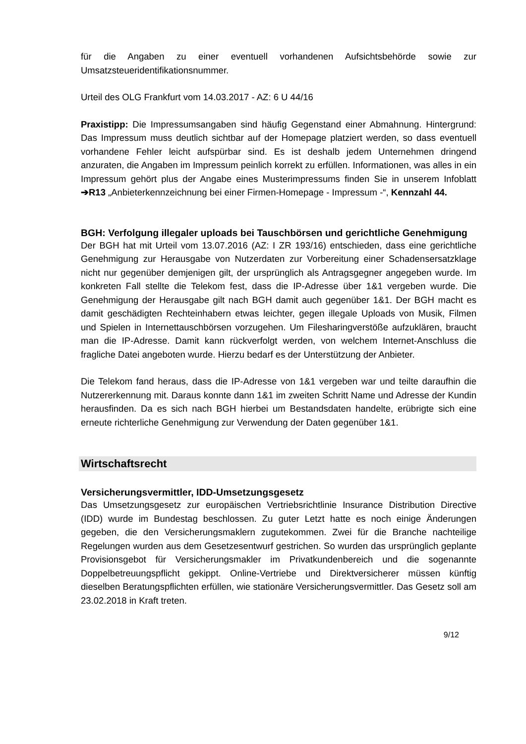für die Angaben zu einer eventuell vorhandenen Aufsichtsbehörde sowie zur Umsatzsteueridentifikationsnummer.
Urteil des OLG Frankfurt vom 14.03.2017 - AZ: 6 U 44/16
Praxistipp: Die Impressumsangaben sind häufig Gegenstand einer Abmahnung. Hintergrund: Das Impressum muss deutlich sichtbar auf der Homepage platziert werden, so dass eventuell vorhandene Fehler leicht aufspürbar sind. Es ist deshalb jedem Unternehmen dringend anzuraten, die Angaben im Impressum peinlich korrekt zu erfüllen. Informationen, was alles in ein Impressum gehört plus der Angabe eines Musterimpressums finden Sie in unserem Infoblatt ➔R13 „Anbieterkennzeichnung bei einer Firmen-Homepage - Impressum -“, Kennzahl 44.
BGH: Verfolgung illegaler uploads bei Tauschbörsen und gerichtliche Genehmigung
Der BGH hat mit Urteil vom 13.07.2016 (AZ: I ZR 193/16) entschieden, dass eine gerichtliche Genehmigung zur Herausgabe von Nutzerdaten zur Vorbereitung einer Schadensersatzklage nicht nur gegenüber demjenigen gilt, der ursprünglich als Antragsgegner angegeben wurde. Im konkreten Fall stellte die Telekom fest, dass die IP-Adresse über 1&1 vergeben wurde. Die Genehmigung der Herausgabe gilt nach BGH damit auch gegenüber 1&1. Der BGH macht es damit geschädigten Rechteinhabern etwas leichter, gegen illegale Uploads von Musik, Filmen und Spielen in Internettauschbörsen vorzugehen. Um Filesharingverstöße aufzuklären, braucht man die IP-Adresse. Damit kann rückverfolgt werden, von welchem Internet-Anschluss die fragliche Datei angeboten wurde. Hierzu bedarf es der Unterstützung der Anbieter.
Die Telekom fand heraus, dass die IP-Adresse von 1&1 vergeben war und teilte daraufhin die Nutzererkennung mit. Daraus konnte dann 1&1 im zweiten Schritt Name und Adresse der Kundin herausfinden. Da es sich nach BGH hierbei um Bestandsdaten handelte, erübrigte sich eine erneute richterliche Genehmigung zur Verwendung der Daten gegenüber 1&1.
Wirtschaftsrecht
Versicherungsvermittler, IDD-Umsetzungsgesetz
Das Umsetzungsgesetz zur europäischen Vertriebsrichtlinie Insurance Distribution Directive (IDD) wurde im Bundestag beschlossen. Zu guter Letzt hatte es noch einige Änderungen gegeben, die den Versicherungsmaklern zugutekommen. Zwei für die Branche nachteilige Regelungen wurden aus dem Gesetzesentwurf gestrichen. So wurden das ursprünglich geplante Provisionsgebot für Versicherungsmakler im Privatkundenbereich und die sogenannte Doppelbetreuungspflicht gekippt. Online-Vertriebe und Direktversicherer müssen künftig dieselben Beratungspflichten erfüllen, wie stationäre Versicherungsvermittler. Das Gesetz soll am 23.02.2018 in Kraft treten.
9/12